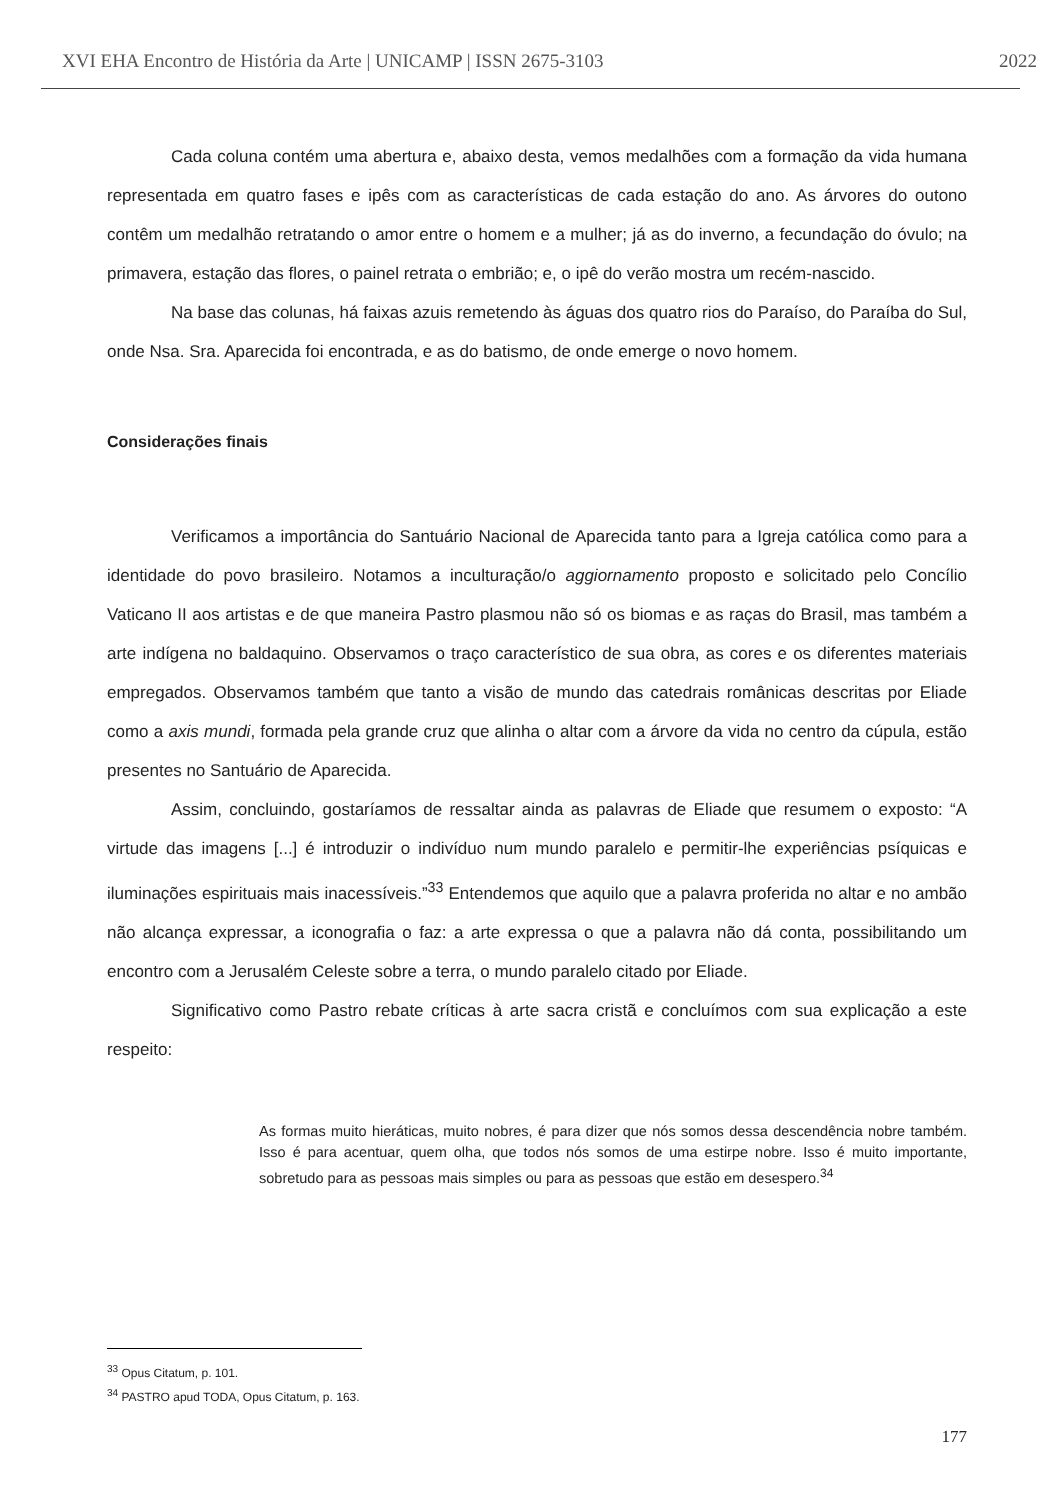XVI EHA Encontro de História da Arte | UNICAMP | ISSN 2675-3103 2022
Cada coluna contém uma abertura e, abaixo desta, vemos medalhões com a formação da vida humana representada em quatro fases e ipês com as características de cada estação do ano. As árvores do outono contêm um medalhão retratando o amor entre o homem e a mulher; já as do inverno, a fecundação do óvulo; na primavera, estação das flores, o painel retrata o embrião; e, o ipê do verão mostra um recém-nascido.
Na base das colunas, há faixas azuis remetendo às águas dos quatro rios do Paraíso, do Paraíba do Sul, onde Nsa. Sra. Aparecida foi encontrada, e as do batismo, de onde emerge o novo homem.
Considerações finais
Verificamos a importância do Santuário Nacional de Aparecida tanto para a Igreja católica como para a identidade do povo brasileiro. Notamos a inculturação/o aggiornamento proposto e solicitado pelo Concílio Vaticano II aos artistas e de que maneira Pastro plasmou não só os biomas e as raças do Brasil, mas também a arte indígena no baldaquino. Observamos o traço característico de sua obra, as cores e os diferentes materiais empregados. Observamos também que tanto a visão de mundo das catedrais românicas descritas por Eliade como a axis mundi, formada pela grande cruz que alinha o altar com a árvore da vida no centro da cúpula, estão presentes no Santuário de Aparecida.
Assim, concluindo, gostaríamos de ressaltar ainda as palavras de Eliade que resumem o exposto: “A virtude das imagens [...] é introduzir o indivíduo num mundo paralelo e permitir-lhe experiências psíquicas e iluminações espirituais mais inacessíveis.”<sup>33</sup> Entendemos que aquilo que a palavra proferida no altar e no ambão não alcança expressar, a iconografia o faz: a arte expressa o que a palavra não dá conta, possibilitando um encontro com a Jerusalém Celeste sobre a terra, o mundo paralelo citado por Eliade.
Significativo como Pastro rebate críticas à arte sacra cristã e concluímos com sua explicação a este respeito:
As formas muito hieráticas, muito nobres, é para dizer que nós somos dessa descendência nobre também. Isso é para acentuar, quem olha, que todos nós somos de uma estirpe nobre. Isso é muito importante, sobretudo para as pessoas mais simples ou para as pessoas que estão em desespero.<sup>34</sup>
<sup>33</sup> Opus Citatum, p. 101.
<sup>34</sup> PASTRO apud TODA, Opus Citatum, p. 163.
177